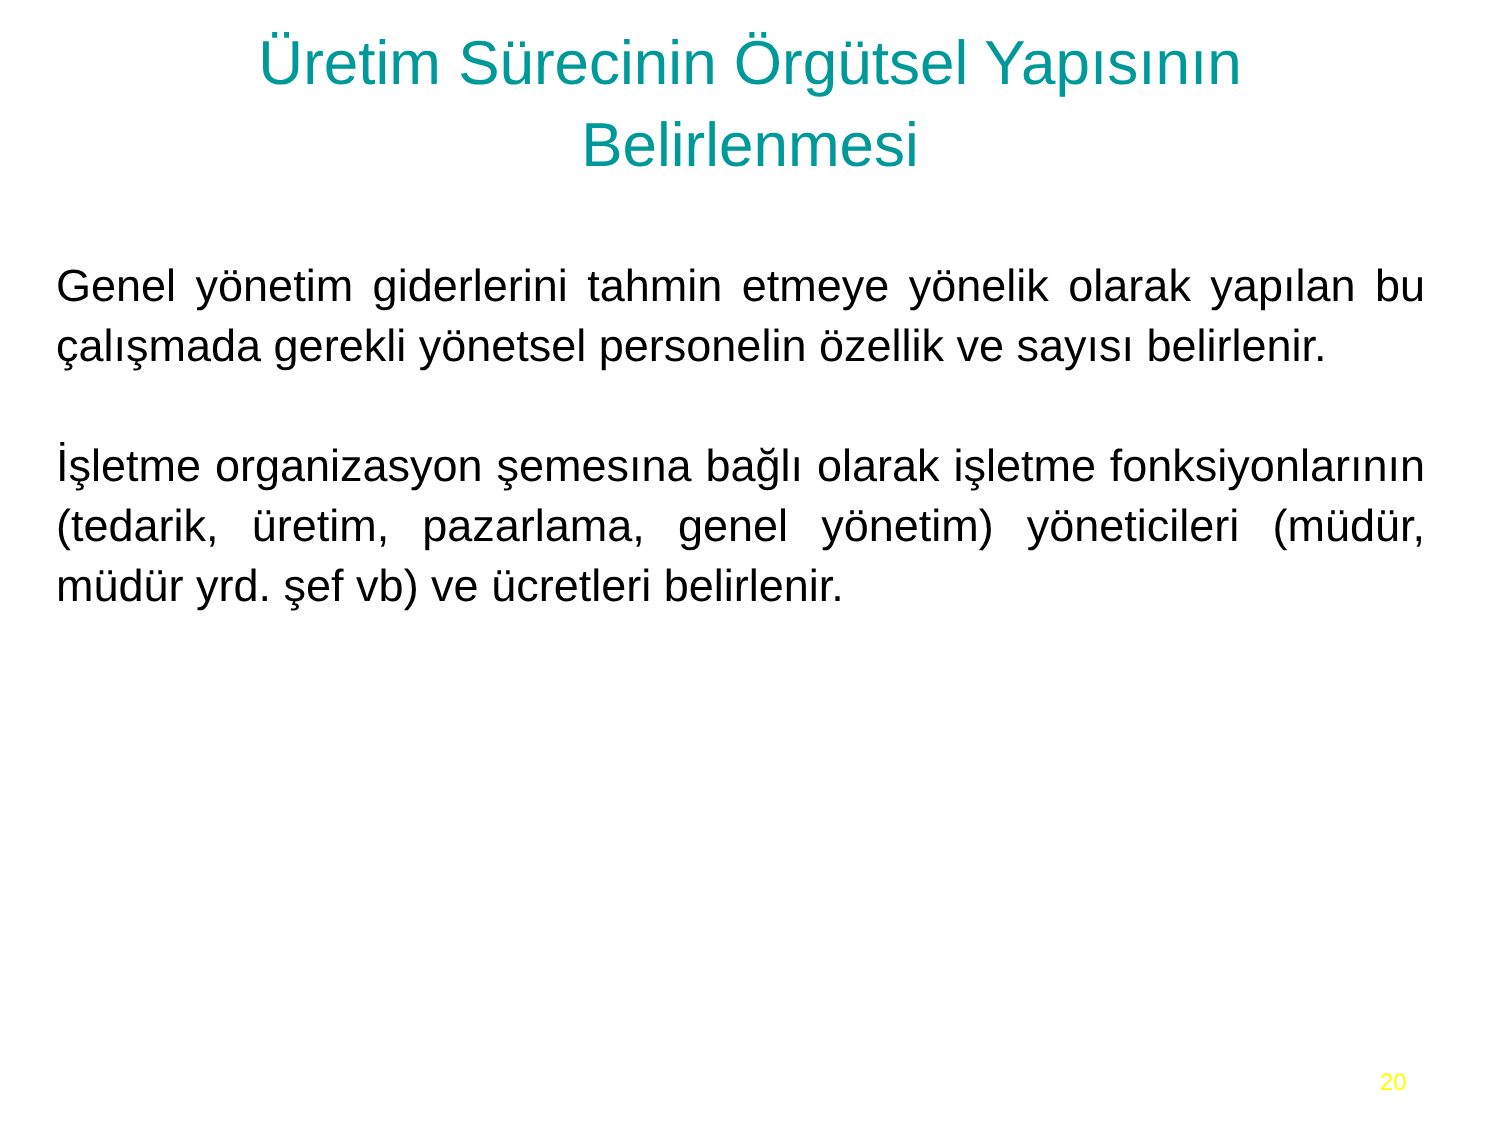Üretim Sürecinin Örgütsel Yapısının
Belirlenmesi
Genel yönetim giderlerini tahmin etmeye yönelik olarak yapılan bu çalışmada gerekli yönetsel personelin özellik ve sayısı belirlenir.
İşletme organizasyon şemesına bağlı olarak işletme fonksiyonlarının (tedarik, üretim, pazarlama, genel yönetim) yöneticileri (müdür, müdür yrd. şef vb) ve ücretleri belirlenir.
20